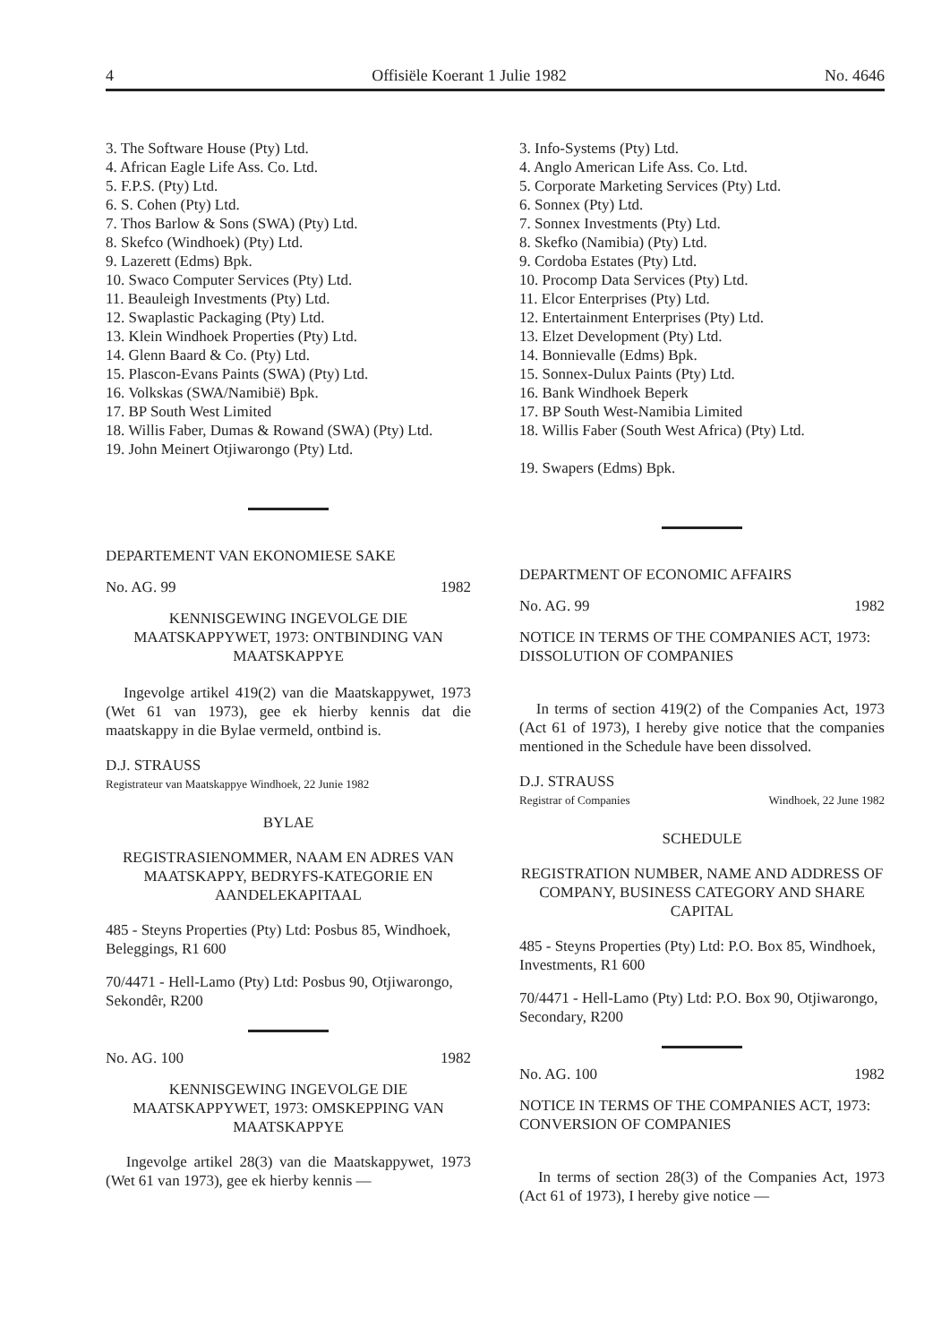4 Offisiële Koerant 1 Julie 1982 No. 4646
3. The Software House (Pty) Ltd.
4. African Eagle Life Ass. Co. Ltd.
5. F.P.S. (Pty) Ltd.
6. S. Cohen (Pty) Ltd.
7. Thos Barlow & Sons (SWA) (Pty) Ltd.
8. Skefco (Windhoek) (Pty) Ltd.
9. Lazerett (Edms) Bpk.
10. Swaco Computer Services (Pty) Ltd.
11. Beauleigh Investments (Pty) Ltd.
12. Swaplastic Packaging (Pty) Ltd.
13. Klein Windhoek Properties (Pty) Ltd.
14. Glenn Baard & Co. (Pty) Ltd.
15. Plascon-Evans Paints (SWA) (Pty) Ltd.
16. Volkskas (SWA/Namibië) Bpk.
17. BP South West Limited
18. Willis Faber, Dumas & Rowand (SWA) (Pty) Ltd.
19. John Meinert Otjiwarongo (Pty) Ltd.
DEPARTEMENT VAN EKONOMIESE SAKE
No. AG. 99 1982
KENNISGEWING INGEVOLGE DIE MAATSKAPPYWET, 1973: ONTBINDING VAN MAATSKAPPYE
Ingevolge artikel 419(2) van die Maatskappywet, 1973 (Wet 61 van 1973), gee ek hierby kennis dat die maatskappy in die Bylae vermeld, ontbind is.
D.J. STRAUSS
Registrateur van Maatskappye Windhoek, 22 Junie 1982
BYLAE
REGISTRASIENOMMER, NAAM EN ADRES VAN MAATSKAPPY, BEDRYFS-KATEGORIE EN AANDELEKAPITAAL
485 - Steyns Properties (Pty) Ltd: Posbus 85, Windhoek, Beleggings, R1 600
70/4471 - Hell-Lamo (Pty) Ltd: Posbus 90, Otjiwarongo, Sekondêr, R200
No. AG. 100 1982
KENNISGEWING INGEVOLGE DIE MAATSKAPPYWET, 1973: OMSKEPPING VAN MAATSKAPPYE
Ingevolge artikel 28(3) van die Maatskappywet, 1973 (Wet 61 van 1973), gee ek hierby kennis —
3. Info-Systems (Pty) Ltd.
4. Anglo American Life Ass. Co. Ltd.
5. Corporate Marketing Services (Pty) Ltd.
6. Sonnex (Pty) Ltd.
7. Sonnex Investments (Pty) Ltd.
8. Skefko (Namibia) (Pty) Ltd.
9. Cordoba Estates (Pty) Ltd.
10. Procomp Data Services (Pty) Ltd.
11. Elcor Enterprises (Pty) Ltd.
12. Entertainment Enterprises (Pty) Ltd.
13. Elzet Development (Pty) Ltd.
14. Bonnievalle (Edms) Bpk.
15. Sonnex-Dulux Paints (Pty) Ltd.
16. Bank Windhoek Beperk
17. BP South West-Namibia Limited
18. Willis Faber (South West Africa) (Pty) Ltd.
19. Swapers (Edms) Bpk.
DEPARTMENT OF ECONOMIC AFFAIRS
No. AG. 99 1982
NOTICE IN TERMS OF THE COMPANIES ACT, 1973: DISSOLUTION OF COMPANIES
In terms of section 419(2) of the Companies Act, 1973 (Act 61 of 1973), I hereby give notice that the companies mentioned in the Schedule have been dissolved.
D.J. STRAUSS
Registrar of Companies Windhoek, 22 June 1982
SCHEDULE
REGISTRATION NUMBER, NAME AND ADDRESS OF COMPANY, BUSINESS CATEGORY AND SHARE CAPITAL
485 - Steyns Properties (Pty) Ltd: P.O. Box 85, Windhoek, Investments, R1 600
70/4471 - Hell-Lamo (Pty) Ltd: P.O. Box 90, Otjiwarongo, Secondary, R200
No. AG. 100 1982
NOTICE IN TERMS OF THE COMPANIES ACT, 1973: CONVERSION OF COMPANIES
In terms of section 28(3) of the Companies Act, 1973 (Act 61 of 1973), I hereby give notice —